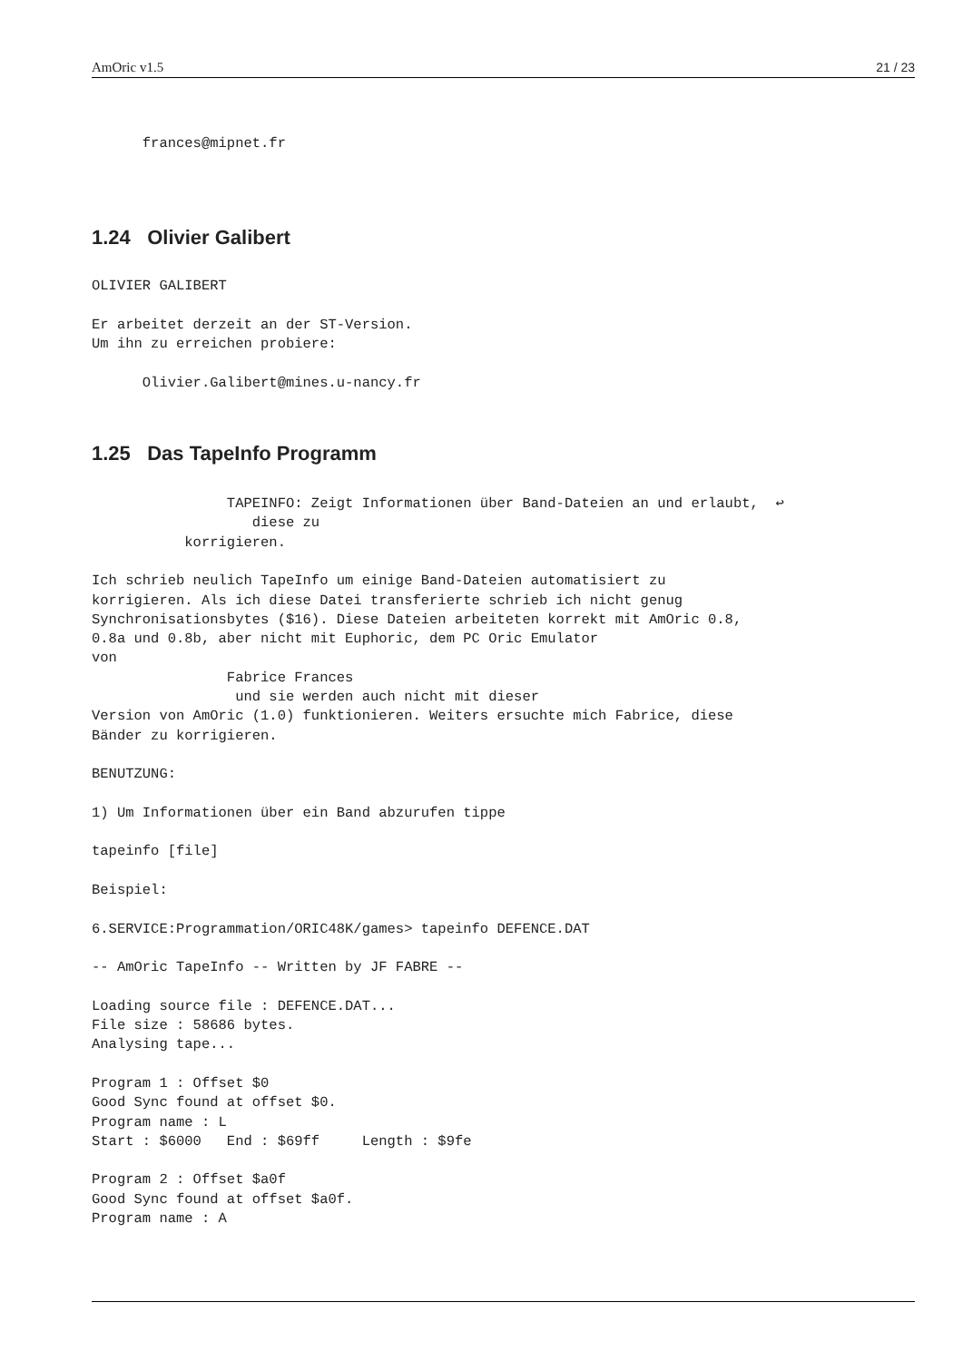AmOric v1.5 21 / 23
      frances@mipnet.fr
1.24 Olivier Galibert
OLIVIER GALIBERT

Er arbeitet derzeit an der ST-Version.
Um ihn zu erreichen probiere:

      Olivier.Galibert@mines.u-nancy.fr
1.25 Das TapeInfo Programm
                TAPEINFO: Zeigt Informationen über Band-Dateien an und erlaubt,  ↩
                   diese zu
           korrigieren.

Ich schrieb neulich TapeInfo um einige Band-Dateien automatisiert zu
korrigieren. Als ich diese Datei transferierte schrieb ich nicht genug
Synchronisationsbytes ($16). Diese Dateien arbeiteten korrekt mit AmOric 0.8,
0.8a und 0.8b, aber nicht mit Euphoric, dem PC Oric Emulator
von
                Fabrice Frances
                 und sie werden auch nicht mit dieser
Version von AmOric (1.0) funktionieren. Weiters ersuchte mich Fabrice, diese
Bänder zu korrigieren.

BENUTZUNG:

1) Um Informationen über ein Band abzurufen tippe

tapeinfo [file]

Beispiel:

6.SERVICE:Programmation/ORIC48K/games> tapeinfo DEFENCE.DAT

-- AmOric TapeInfo -- Written by JF FABRE --

Loading source file : DEFENCE.DAT...
File size : 58686 bytes.
Analysing tape...

Program 1 : Offset $0
Good Sync found at offset $0.
Program name : L
Start : $6000   End : $69ff     Length : $9fe

Program 2 : Offset $a0f
Good Sync found at offset $a0f.
Program name : A